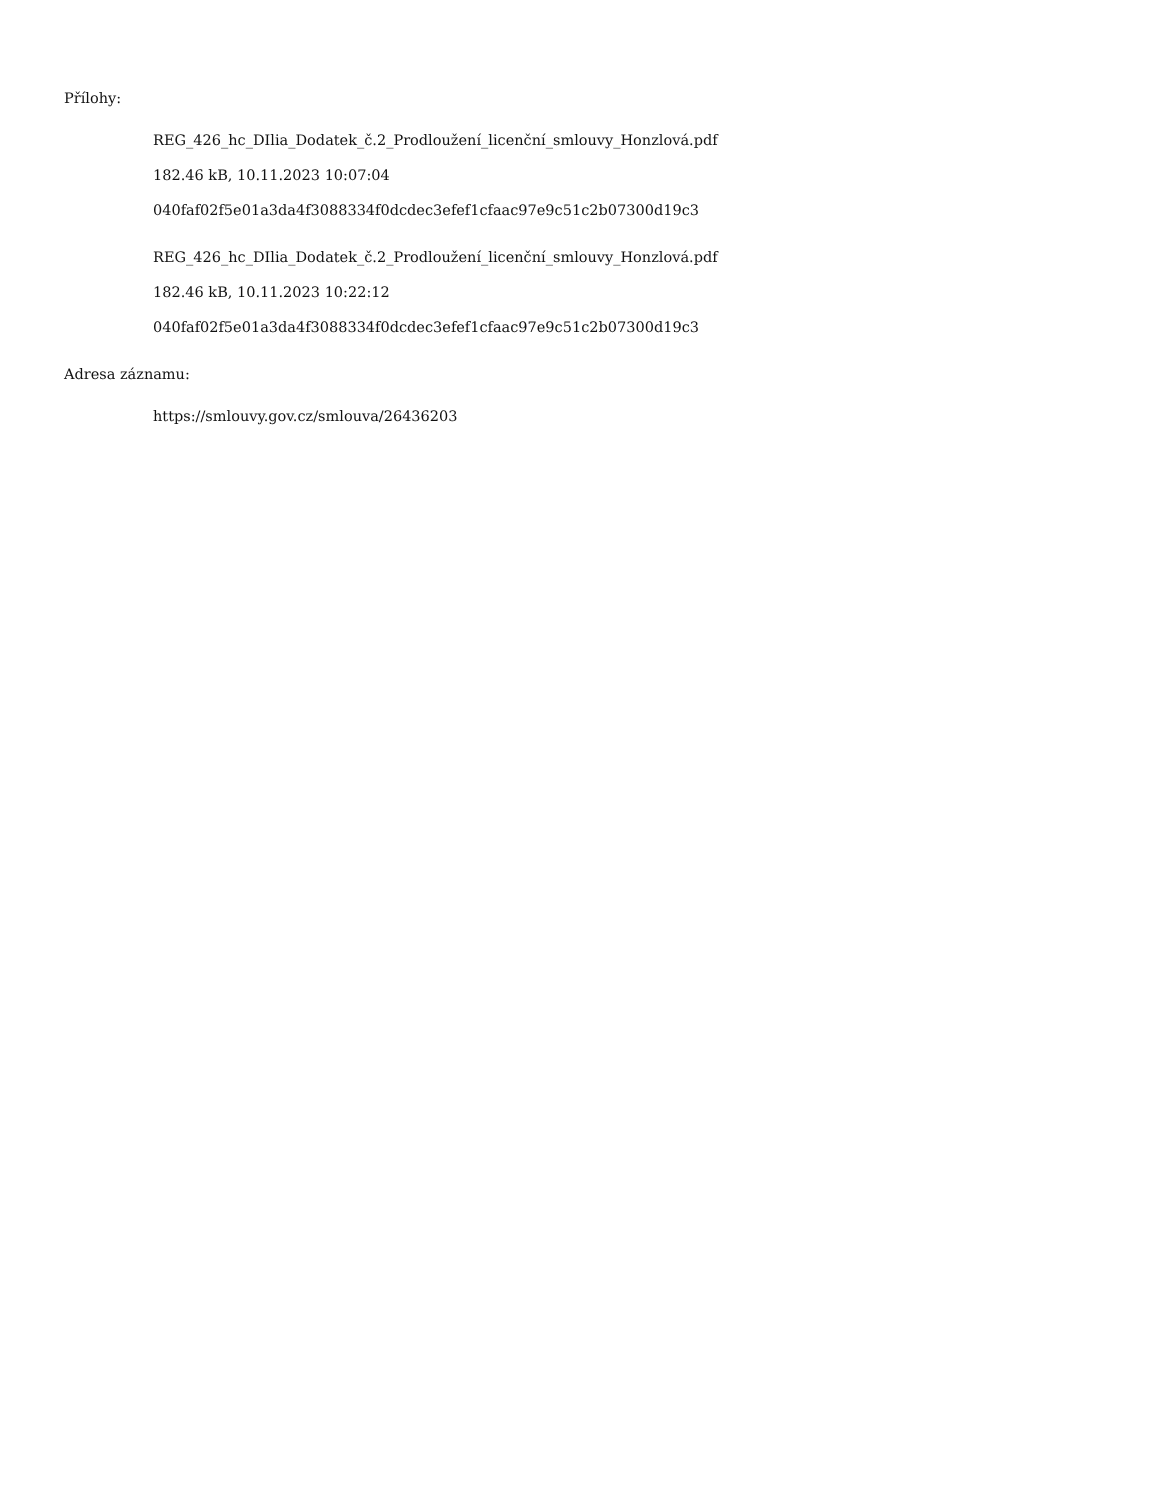Přílohy:
REG_426_hc_DIlia_Dodatek_č.2_Prodloužení_licenční_smlouvy_Honzlová.pdf
182.46 kB, 10.11.2023 10:07:04
040faf02f5e01a3da4f3088334f0dcdec3efef1cfaac97e9c51c2b07300d19c3
REG_426_hc_DIlia_Dodatek_č.2_Prodloužení_licenční_smlouvy_Honzlová.pdf
182.46 kB, 10.11.2023 10:22:12
040faf02f5e01a3da4f3088334f0dcdec3efef1cfaac97e9c51c2b07300d19c3
Adresa záznamu:
https://smlouvy.gov.cz/smlouva/26436203